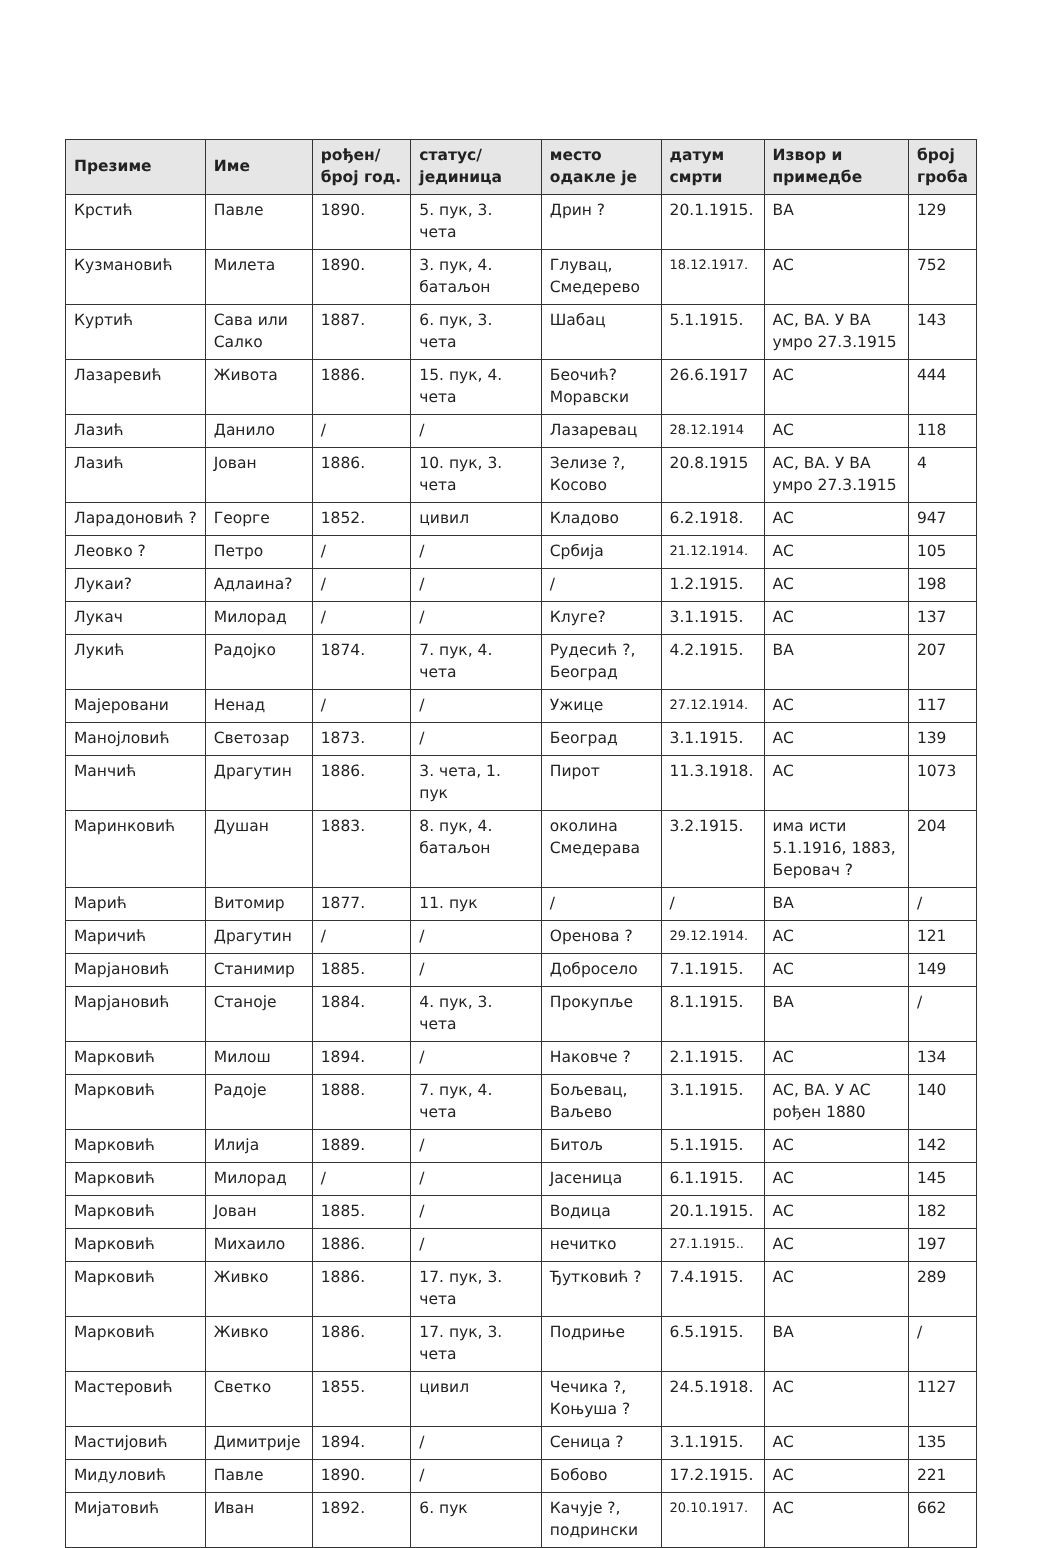| Презиме | Име | рођен/ број год. | статус/ јединица | место одакле је | датум смрти | Извор и примедбе | број гроба |
| --- | --- | --- | --- | --- | --- | --- | --- |
| Крстић | Павле | 1890. | 5. пук, 3. чета | Дрин ? | 20.1.1915. | ВА | 129 |
| Кузмановић | Милета | 1890. | 3. пук, 4. батаљон | Глувац, Смедерево | 18.12.1917. | АС | 752 |
| Куртић | Сава или Салко | 1887. | 6. пук, 3. чета | Шабац | 5.1.1915. | АС, ВА. У ВА умро 27.3.1915 | 143 |
| Лазаревић | Живота | 1886. | 15. пук, 4. чета | Беочић? Моравски | 26.6.1917 | АС | 444 |
| Лазић | Данило | / | / | Лазаревац | 28.12.1914 | АС | 118 |
| Лазић | Јован | 1886. | 10. пук, 3. чета | Зелизе ?, Косово | 20.8.1915 | АС, ВА. У ВА умро 27.3.1915 | 4 |
| Ларадоновић ? | Георге | 1852. | цивил | Кладово | 6.2.1918. | АС | 947 |
| Леовко ? | Петро | / | / | Србија | 21.12.1914. | АС | 105 |
| Лукаи? | Адлаина? | / | / | / | 1.2.1915. | АС | 198 |
| Лукач | Милорад | / | / | Клуге? | 3.1.1915. | АС | 137 |
| Лукић | Радојко | 1874. | 7. пук, 4. чета | Рудесић ?, Београд | 4.2.1915. | ВА | 207 |
| Мајеровани | Ненад | / | / | Ужице | 27.12.1914. | АС | 117 |
| Манојловић | Светозар | 1873. | / | Београд | 3.1.1915. | АС | 139 |
| Манчић | Драгутин | 1886. | 3. чета, 1. пук | Пирот | 11.3.1918. | АС | 1073 |
| Маринковић | Душан | 1883. | 8. пук, 4. батаљон | околина Смедерава | 3.2.1915. | има исти 5.1.1916, 1883, Беровач ? | 204 |
| Марић | Витомир | 1877. | 11. пук | / | / | ВА | / |
| Маричић | Драгутин | / | / | Оренова ? | 29.12.1914. | АС | 121 |
| Марјановић | Станимир | 1885. | / | Добросело | 7.1.1915. | АС | 149 |
| Марјановић | Станоје | 1884. | 4. пук, 3. чета | Прокупље | 8.1.1915. | ВА | / |
| Марковић | Милош | 1894. | / | Наковче ? | 2.1.1915. | АС | 134 |
| Марковић | Радоје | 1888. | 7. пук, 4. чета | Бољевац, Ваљево | 3.1.1915. | АС, ВА. У АС рођен 1880 | 140 |
| Марковић | Илија | 1889. | / | Битољ | 5.1.1915. | АС | 142 |
| Марковић | Милорад | / | / | Јасеница | 6.1.1915. | АС | 145 |
| Марковић | Јован | 1885. | / | Водица | 20.1.1915. | АС | 182 |
| Марковић | Михаило | 1886. | / | нечитко | 27.1.1915.. | АС | 197 |
| Марковић | Живко | 1886. | 17. пук, 3. чета | Ђутковић ? | 7.4.1915. | АС | 289 |
| Марковић | Живко | 1886. | 17. пук, 3. чета | Подриње | 6.5.1915. | ВА | / |
| Мастеровић | Светко | 1855. | цивил | Чечика ?, Коњуша ? | 24.5.1918. | АС | 1127 |
| Мастијовић | Димитрије | 1894. | / | Сеница ? | 3.1.1915. | АС | 135 |
| Мидуловић | Павле | 1890. | / | Бобово | 17.2.1915. | АС | 221 |
| Мијатовић | Иван | 1892. | 6. пук | Качује ?, подрински | 20.10.1917. | АС | 662 |